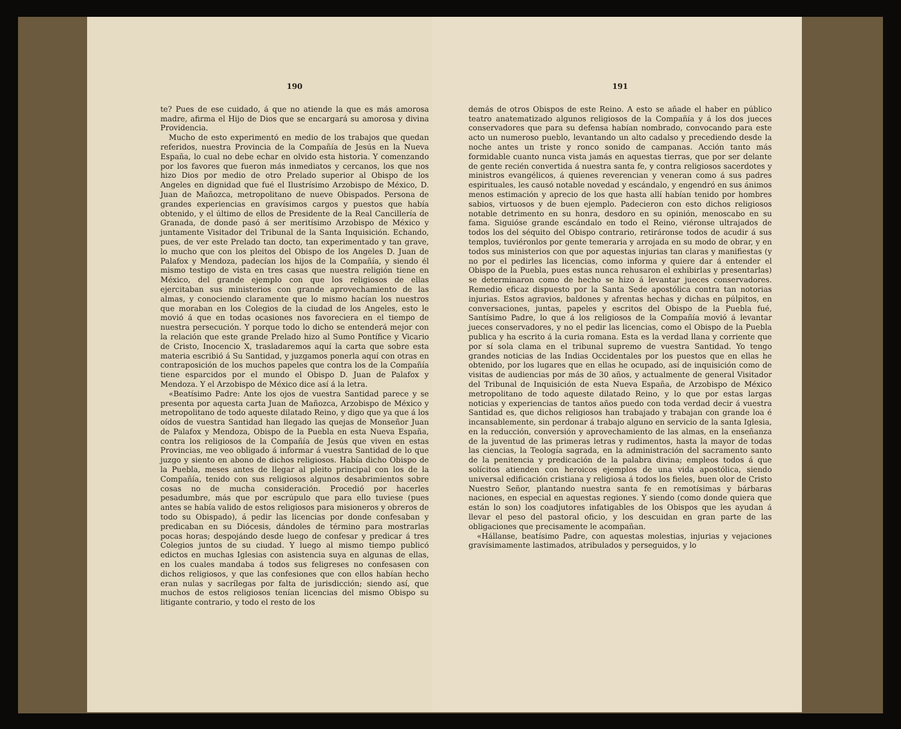190
te? Pues de ese cuidado, á que no atiende la que es más amorosa madre, afirma el Hijo de Dios que se encargará su amorosa y divina Providencia.
Mucho de esto experimentó en medio de los trabajos que quedan referidos, nuestra Provincia de la Compañía de Jesús en la Nueva España, lo cual no debe echar en olvido esta historia. Y comenzando por los favores que fueron más inmediatos y cercanos, los que nos hizo Dios por medio de otro Prelado superior al Obispo de los Angeles en dignidad que fué el Ilustrísimo Arzobispo de México, D. Juan de Mañozca, metropolitano de nueve Obispados. Persona de grandes experiencias en gravísimos cargos y puestos que había obtenido, y el último de ellos de Presidente de la Real Cancillería de Granada, de donde pasó á ser meritísimo Arzobispo de México y juntamente Visitador del Tribunal de la Santa Inquisición. Echando, pues, de ver este Prelado tan docto, tan experimentado y tan grave, lo mucho que con los pleitos del Obispo de los Angeles D. Juan de Palafox y Mendoza, padecían los hijos de la Compañía, y siendo él mismo testigo de vista en tres casas que nuestra religión tiene en México, del grande ejemplo con que los religiosos de ellas ejercitaban sus ministerios con grande aprovechamiento de las almas, y conociendo claramente que lo mismo hacían los nuestros que moraban en los Colegios de la ciudad de los Angeles, esto le movió á que en todas ocasiones nos favoreciera en el tiempo de nuestra persecución. Y porque todo lo dicho se entenderá mejor con la relación que este grande Prelado hizo al Sumo Pontífice y Vicario de Cristo, Inocencio X, trasladaremos aquí la carta que sobre esta materia escribió á Su Santidad, y juzgamos ponerla aquí con otras en contraposición de los muchos papeles que contra los de la Compañía tiene esparcidos por el mundo el Obispo D. Juan de Palafox y Mendoza. Y el Arzobispo de México dice así á la letra.
«Beatísimo Padre: Ante los ojos de vuestra Santidad parece y se presenta por aquesta carta Juan de Mañozca, Arzobispo de México y metropolitano de todo aqueste dilatado Reino, y digo que ya que á los oídos de vuestra Santidad han llegado las quejas de Monseñor Juan de Palafox y Mendoza, Obispo de la Puebla en esta Nueva España, contra los religiosos de la Compañía de Jesús que viven en estas Provincias, me veo obligado á informar á vuestra Santidad de lo que juzgo y siento en abono de dichos religiosos. Había dicho Obispo de la Puebla, meses antes de llegar al pleito principal con los de la Compañía, tenido con sus religiosos algunos desabrimientos sobre cosas no de mucha consideración. Procedió por hacerles pesadumbre, más que por escrúpulo que para ello tuviese (pues antes se había valido de estos religiosos para misioneros y obreros de todo su Obispado), á pedir las licencias por donde confesaban y predicaban en su Diócesis, dándoles de término para mostrarlas pocas horas; despojándo desde luego de confesar y predicar á tres Colegios juntos de su ciudad. Y luego al mismo tiempo publicó edictos en muchas Iglesias con asistencia suya en algunas de ellas, en los cuales mandaba á todos sus feligreses no confesasen con dichos religiosos, y que las confesiones que con ellos habían hecho eran nulas y sacrílegas por falta de jurisdicción; siendo así, que muchos de estos religiosos tenían licencias del mismo Obispo su litigante contrario, y todo el resto de los
191
demás de otros Obispos de este Reino. A esto se añade el haber en público teatro anatematizado algunos religiosos de la Compañía y á los dos jueces conservadores que para su defensa habían nombrado, convocando para este acto un numeroso pueblo, levantando un alto cadalso y precediendo desde la noche antes un triste y ronco sonido de campanas. Acción tanto más formidable cuanto nunca vista jamás en aquestas tierras, que por ser delante de gente recién convertida á nuestra santa fe, y contra religiosos sacerdotes y ministros evangélicos, á quienes reverencian y veneran como á sus padres espirituales, les causó notable novedad y escándalo, y engendró en sus ánimos menos estimación y aprecio de los que hasta allí habían tenido por hombres sabios, virtuosos y de buen ejemplo. Padecieron con esto dichos religiosos notable detrimento en su honra, desdoro en su opinión, menoscabo en su fama. Siguióse grande escándalo en todo el Reino, viéronse ultrajados de todos los del séquito del Obispo contrario, retiráronse todos de acudir á sus templos, tuviéronlos por gente temeraria y arrojada en su modo de obrar, y en todos sus ministerios con que por aquestas injurias tan claras y manifiestas (y no por el pedirles las licencias, como informa y quiere dar á entender el Obispo de la Puebla, pues estas nunca rehusaron el exhibirlas y presentarlas) se determinaron como de hecho se hizo á levantar jueces conservadores. Remedio eficaz dispuesto por la Santa Sede apostólica contra tan notorias injurias. Estos agravios, baldones y afrentas hechas y dichas en púlpitos, en conversaciones, juntas, papeles y escritos del Obispo de la Puebla fué, Santísimo Padre, lo que á los religiosos de la Compañía movió á levantar jueces conservadores, y no el pedir las licencias, como el Obispo de la Puebla publica y ha escrito á la curia romana. Esta es la verdad llana y corriente que por sí sola clama en el tribunal supremo de vuestra Santidad. Yo tengo grandes noticias de las Indias Occidentales por los puestos que en ellas he obtenido, por los lugares que en ellas he ocupado, así de inquisición como de visitas de audiencias por más de 30 años, y actualmente de general Visitador del Tribunal de Inquisición de esta Nueva España, de Arzobispo de México metropolitano de todo aqueste dilatado Reino, y lo que por estas largas noticias y experiencias de tantos años puedo con toda verdad decir á vuestra Santidad es, que dichos religiosos han trabajado y trabajan con grande loa é incansablemente, sin perdonar á trabajo alguno en servicio de la santa Iglesia, en la reducción, conversión y aprovechamiento de las almas, en la enseñanza de la juventud de las primeras letras y rudimentos, hasta la mayor de todas las ciencias, la Teología sagrada, en la administración del sacramento santo de la penitencia y predicación de la palabra divina; empleos todos á que solícitos atienden con heroicos ejemplos de una vida apostólica, siendo universal edificación cristiana y religiosa á todos los fieles, buen olor de Cristo Nuestro Señor, plantando nuestra santa fe en remotísimas y bárbaras naciones, en especial en aquestas regiones. Y siendo (como donde quiera que están lo son) los coadjutores infatigables de los Obispos que les ayudan á llevar el peso del pastoral oficio, y los descuidan en gran parte de las obligaciones que precisamente le acompañan.
«Hállanse, beatísimo Padre, con aquestas molestias, injurias y vejaciones gravísimamente lastimados, atribulados y perseguidos, y lo